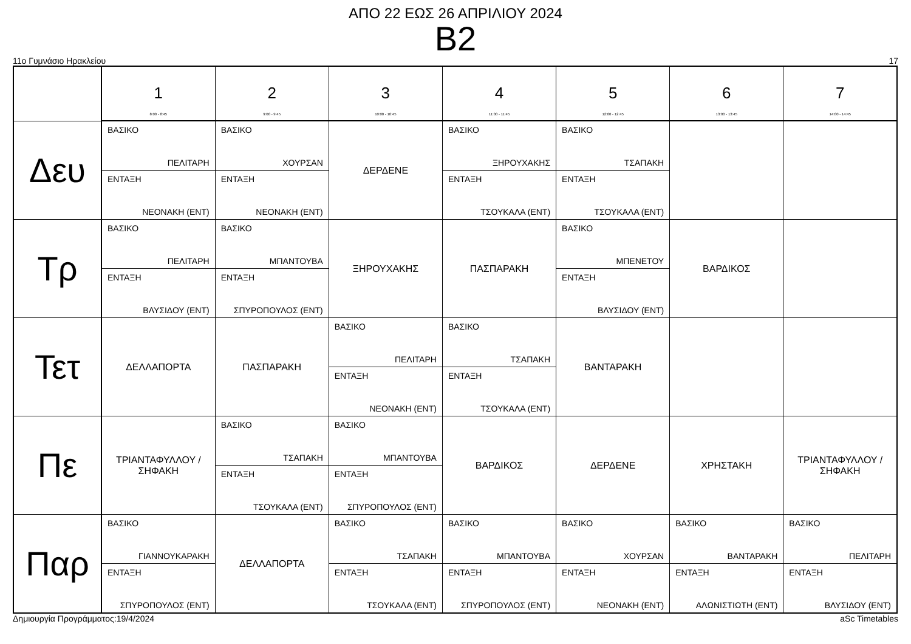ΑΠΟ 22 ΕΩΣ 26 ΑΠΡΙΛΙΟΥ 2024
B2
11ο Γυμνάσιο Ηρακλείου 17
| | 1 8:00 - 8:45 | 2 9:00 - 9:45 | 3 10:00 - 10:45 | 4 11:00 - 11:45 | 5 12:00 - 12:45 | 6 13:00 - 13:45 | 7 14:00 - 14:45 |
| --- | --- | --- | --- | --- | --- | --- | --- |
| Δευ | ΒΑΣΙΚΟ ΠΕΛΙΤΑΡΗ ΕΝΤΑΞΗ ΝΕΟΝΑΚΗ (ΕΝΤ) | ΒΑΣΙΚΟ ΧΟΥΡΣΑΝ ΕΝΤΑΞΗ ΝΕΟΝΑΚΗ (ΕΝΤ) | ΔΕΡΔΕΝΕ | ΒΑΣΙΚΟ ΞΗΡΟΥΧΑΚΗΣ ΕΝΤΑΞΗ ΤΣΟΥΚΑΛΑ (ΕΝΤ) | ΒΑΣΙΚΟ ΤΣΑΠΑΚΗ ΕΝΤΑΞΗ ΤΣΟΥΚΑΛΑ (ΕΝΤ) | | |
| Τρ | ΒΑΣΙΚΟ ΠΕΛΙΤΑΡΗ ΕΝΤΑΞΗ ΒΛΥΣΙΔΟΥ (ΕΝΤ) | ΒΑΣΙΚΟ ΜΠΑΝΤΟΥΒΑ ΕΝΤΑΞΗ ΣΠΥΡΟΠΟΥΛΟΣ (ΕΝΤ) | ΞΗΡΟΥΧΑΚΗΣ | ΠΑΣΠΑΡΑΚΗ | ΒΑΣΙΚΟ ΜΠΕΝΕΤΟΥ ΕΝΤΑΞΗ ΒΛΥΣΙΔΟΥ (ΕΝΤ) | ΒΑΡΔΙΚΟΣ | |
| Τετ | ΔΕΛΛΑΠΟΡΤΑ | ΠΑΣΠΑΡΑΚΗ | ΒΑΣΙΚΟ ΠΕΛΙΤΑΡΗ ΕΝΤΑΞΗ ΝΕΟΝΑΚΗ (ΕΝΤ) | ΒΑΣΙΚΟ ΤΣΑΠΑΚΗ ΕΝΤΑΞΗ ΤΣΟΥΚΑΛΑ (ΕΝΤ) | ΒΑΝΤΑΡΑΚΗ | | |
| Πε | ΤΡΙΑΝΤΑΦΥΛΛΟΥ / ΣΗΦΑΚΗ | ΒΑΣΙΚΟ ΤΣΑΠΑΚΗ ΕΝΤΑΞΗ ΤΣΟΥΚΑΛΑ (ΕΝΤ) | ΒΑΣΙΚΟ ΜΠΑΝΤΟΥΒΑ ΕΝΤΑΞΗ ΣΠΥΡΟΠΟΥΛΟΣ (ΕΝΤ) | ΒΑΡΔΙΚΟΣ | ΔΕΡΔΕΝΕ | ΧΡΗΣΤΑΚΗ | ΤΡΙΑΝΤΑΦΥΛΛΟΥ / ΣΗΦΑΚΗ |
| Παρ | ΒΑΣΙΚΟ ΓΙΑΝΝΟΥΚΑΡΑΚΗ ΕΝΤΑΞΗ ΣΠΥΡΟΠΟΥΛΟΣ (ΕΝΤ) | ΔΕΛΛΑΠΟΡΤΑ | ΒΑΣΙΚΟ ΤΣΑΠΑΚΗ ΕΝΤΑΞΗ ΤΣΟΥΚΑΛΑ (ΕΝΤ) | ΒΑΣΙΚΟ ΜΠΑΝΤΟΥΒΑ ΕΝΤΑΞΗ ΣΠΥΡΟΠΟΥΛΟΣ (ΕΝΤ) | ΒΑΣΙΚΟ ΧΟΥΡΣΑΝ ΕΝΤΑΞΗ ΝΕΟΝΑΚΗ (ΕΝΤ) | ΒΑΣΙΚΟ ΒΑΝΤΑΡΑΚΗ ΕΝΤΑΞΗ ΑΛΩΝΙΣΤΙΩΤΗ (ΕΝΤ) | ΒΑΣΙΚΟ ΠΕΛΙΤΑΡΗ ΕΝΤΑΞΗ ΒΛΥΣΙΔΟΥ (ΕΝΤ) |
Δημιουργία Προγράμματος:19/4/2024 aSc Timetables